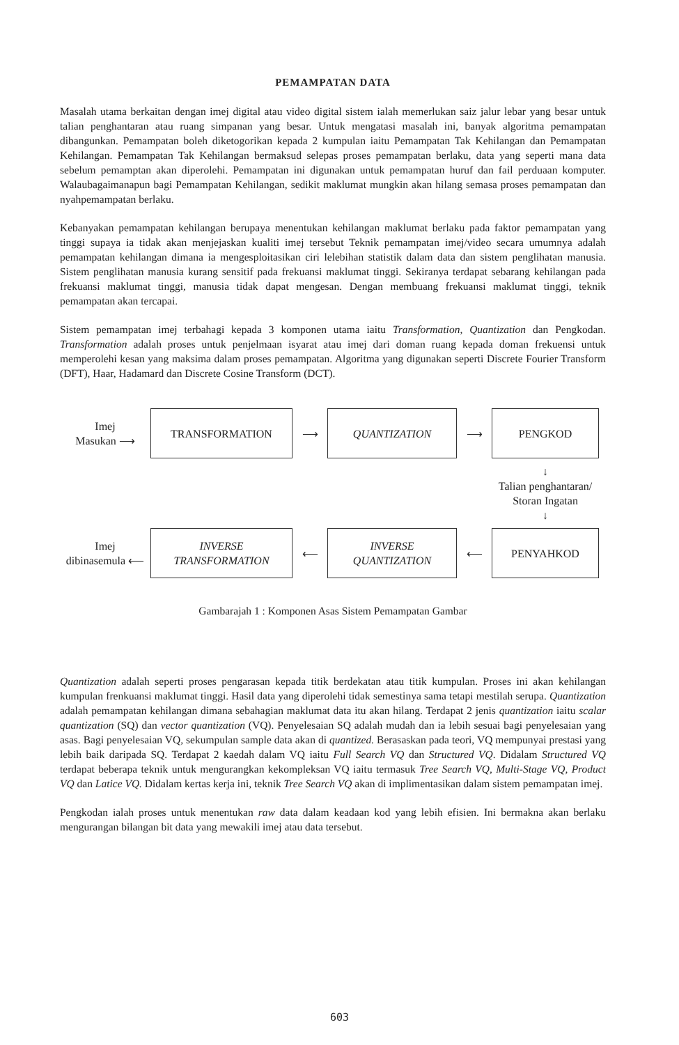PEMAMPATAN DATA
Masalah utama berkaitan dengan imej digital atau video digital sistem ialah memerlukan saiz jalur lebar yang besar untuk talian penghantaran atau ruang simpanan yang besar. Untuk mengatasi masalah ini, banyak algoritma pemampatan dibangunkan. Pemampatan boleh diketogorikan kepada 2 kumpulan iaitu Pemampatan Tak Kehilangan dan Pemampatan Kehilangan. Pemampatan Tak Kehilangan bermaksud selepas proses pemampatan berlaku, data yang seperti mana data sebelum pemamptan akan diperolehi. Pemampatan ini digunakan untuk pemampatan huruf dan fail perduaan komputer. Walaubagaimanapun bagi Pemampatan Kehilangan, sedikit maklumat mungkin akan hilang semasa proses pemampatan dan nyahpemampatan berlaku.
Kebanyakan pemampatan kehilangan berupaya menentukan kehilangan maklumat berlaku pada faktor pemampatan yang tinggi supaya ia tidak akan menjejaskan kualiti imej tersebut Teknik pemampatan imej/video secara umumnya adalah pemampatan kehilangan dimana ia mengesploitasikan ciri lelebihan statistik dalam data dan sistem penglihatan manusia. Sistem penglihatan manusia kurang sensitif pada frekuansi maklumat tinggi. Sekiranya terdapat sebarang kehilangan pada frekuansi maklumat tinggi, manusia tidak dapat mengesan. Dengan membuang frekuansi maklumat tinggi, teknik pemampatan akan tercapai.
Sistem pemampatan imej terbahagi kepada 3 komponen utama iaitu Transformation, Quantization dan Pengkodan. Transformation adalah proses untuk penjelmaan isyarat atau imej dari doman ruang kepada doman frekuensi untuk memperolehi kesan yang maksima dalam proses pemampatan. Algoritma yang digunakan seperti Discrete Fourier Transform (DFT), Haar, Hadamard dan Discrete Cosine Transform (DCT).
Imej
Masukan ⟶
TRANSFORMATION
⟶
QUANTIZATION
⟶
PENGKOD
↓
Talian penghantaran/
Storan Ingatan
↓
Imej
dibinasemula ⟵
INVERSE
TRANSFORMATION
⟵
INVERSE
QUANTIZATION
⟵
PENYAHKOD
Gambarajah 1 : Komponen Asas Sistem Pemampatan Gambar
Quantization adalah seperti proses pengarasan kepada titik berdekatan atau titik kumpulan. Proses ini akan kehilangan kumpulan frenkuansi maklumat tinggi. Hasil data yang diperolehi tidak semestinya sama tetapi mestilah serupa. Quantization adalah pemampatan kehilangan dimana sebahagian maklumat data itu akan hilang. Terdapat 2 jenis quantization iaitu scalar quantization (SQ) dan vector quantization (VQ). Penyelesaian SQ adalah mudah dan ia lebih sesuai bagi penyelesaian yang asas. Bagi penyelesaian VQ, sekumpulan sample data akan di quantized. Berasaskan pada teori, VQ mempunyai prestasi yang lebih baik daripada SQ. Terdapat 2 kaedah dalam VQ iaitu Full Search VQ dan Structured VQ. Didalam Structured VQ terdapat beberapa teknik untuk mengurangkan kekompleksan VQ iaitu termasuk Tree Search VQ, Multi-Stage VQ, Product VQ dan Latice VQ. Didalam kertas kerja ini, teknik Tree Search VQ akan di implimentasikan dalam sistem pemampatan imej.
Pengkodan ialah proses untuk menentukan raw data dalam keadaan kod yang lebih efisien. Ini bermakna akan berlaku mengurangan bilangan bit data yang mewakili imej atau data tersebut.
603